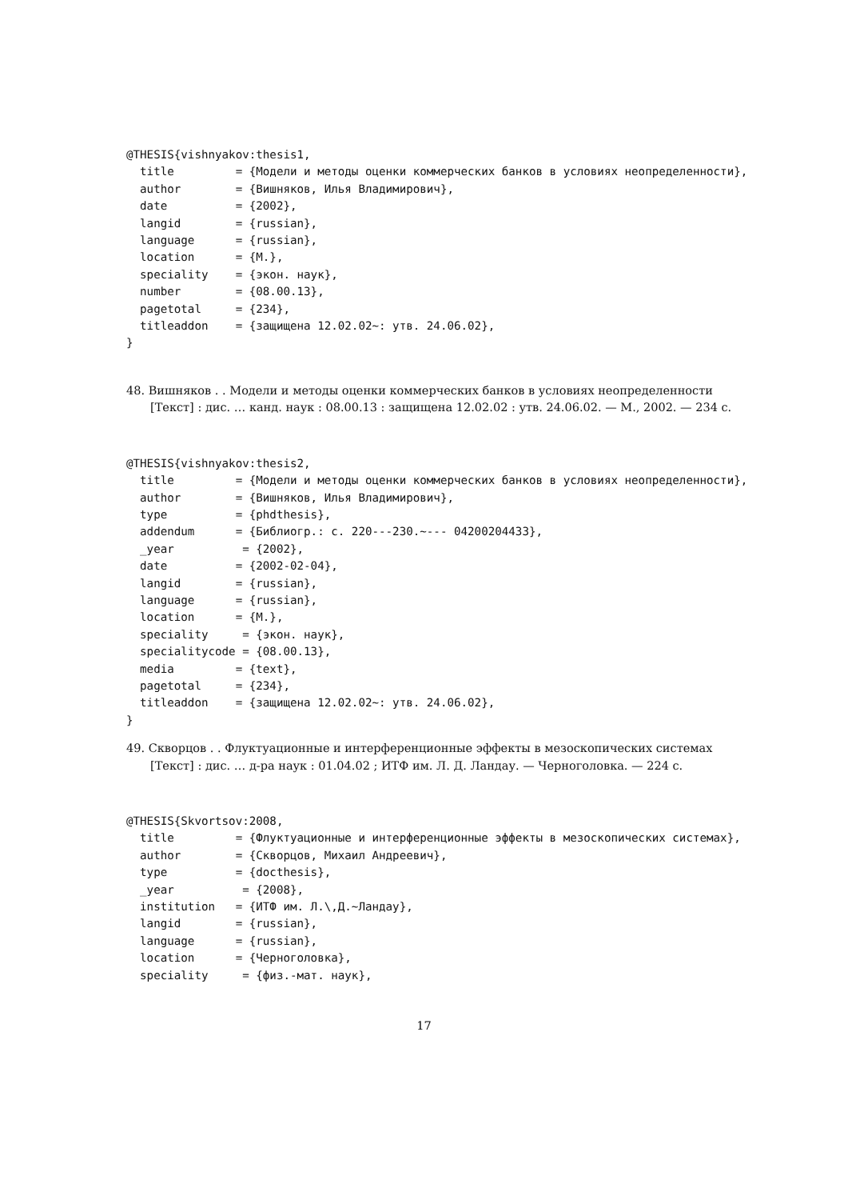@THESIS{vishnyakov:thesis1,
  title         = {Модели и методы оценки коммерческих банков в условиях неопределенности},
  author        = {Вишняков, Илья Владимирович},
  date          = {2002},
  langid        = {russian},
  language      = {russian},
  location      = {М.},
  speciality    = {экон. наук},
  number        = {08.00.13},
  pagetotal     = {234},
  titleaddon    = {защищена 12.02.02~: утв. 24.06.02},
}
48. Вишняков . . Модели и методы оценки коммерческих банков в условиях неопределенности [Текст] : дис. … канд. наук : 08.00.13 : защищена 12.02.02 : утв. 24.06.02. — М., 2002. — 234 с.
@THESIS{vishnyakov:thesis2,
  title         = {Модели и методы оценки коммерческих банков в условиях неопределенности},
  author        = {Вишняков, Илья Владимирович},
  type          = {phdthesis},
  addendum      = {Библиогр.: с. 220---230.~--- 04200204433},
  _year          = {2002},
  date          = {2002-02-04},
  langid        = {russian},
  language      = {russian},
  location      = {М.},
  speciality     = {экон. наук},
  specialitycode = {08.00.13},
  media         = {text},
  pagetotal     = {234},
  titleaddon    = {защищена 12.02.02~: утв. 24.06.02},
}
49. Скворцов . . Флуктуационные и интерференционные эффекты в мезоскопических системах [Текст] : дис. … д-ра наук : 01.04.02 ; ИТФ им. Л. Д. Ландау. — Черноголовка. — 224 с.
@THESIS{Skvortsov:2008,
  title         = {Флуктуационные и интерференционные эффекты в мезоскопических системах},
  author        = {Скворцов, Михаил Андреевич},
  type          = {docthesis},
  _year          = {2008},
  institution   = {ИТФ им. Л.\,Д.~Ландау},
  langid        = {russian},
  language      = {russian},
  location      = {Черноголовка},
  speciality     = {физ.-мат. наук},
17